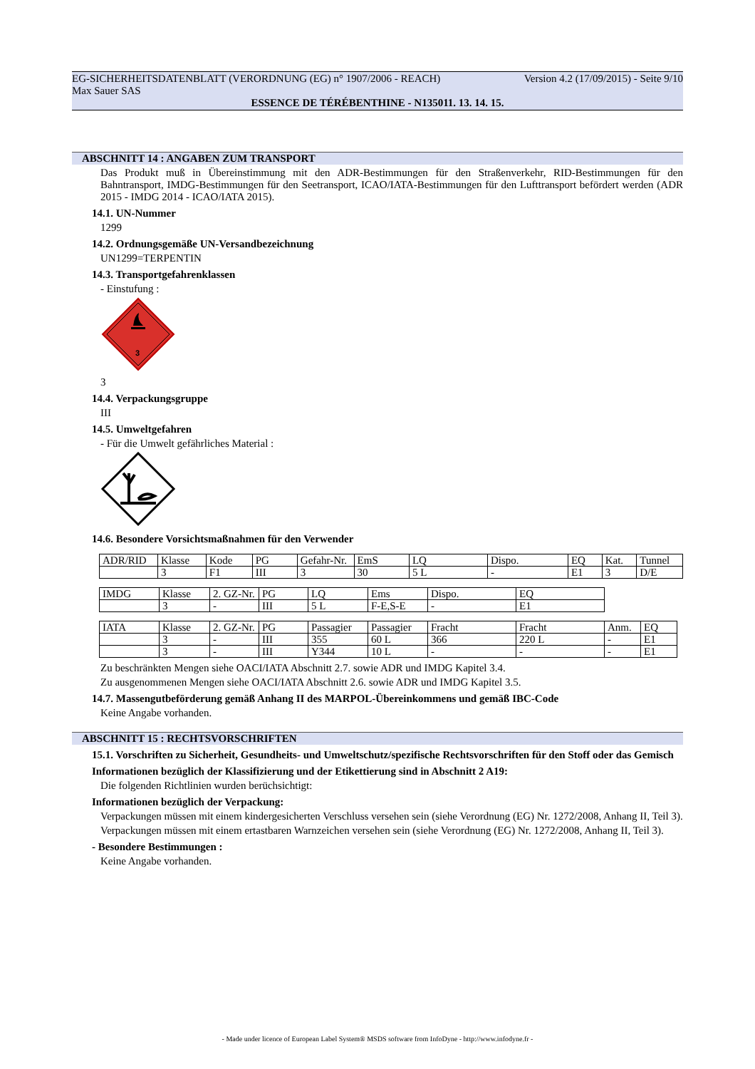EG-SICHERHEITSDATENBLATT (VERORDNUNG (EG) n° 1907/2006 - REACH) Version 4.2 (17/09/2015) - Seite 9/10
Max Sauer SAS
ESSENCE DE TÉRÉBENTHINE - N135011. 13. 14. 15.
ABSCHNITT 14 : ANGABEN ZUM TRANSPORT
Das Produkt muß in Übereinstimmung mit den ADR-Bestimmungen für den Straßenverkehr, RID-Bestimmungen für den Bahntransport, IMDG-Bestimmungen für den Seetransport, ICAO/IATA-Bestimmungen für den Lufttransport befördert werden (ADR 2015 - IMDG 2014 - ICAO/IATA 2015).
14.1. UN-Nummer
1299
14.2. Ordnungsgemäße UN-Versandbezeichnung
UN1299=TERPENTIN
14.3. Transportgefahrenklassen
- Einstufung :
3
3
14.4. Verpackungsgruppe
III
14.5. Umweltgefahren
- Für die Umwelt gefährliches Material :
14.6. Besondere Vorsichtsmaßnahmen für den Verwender
| ADR/RID | Klasse | Kode | PG | Gefahr-Nr. | EmS | LQ | Dispo. | EQ | Kat. | Tunnel |
| | 3 | F1 | III | 3 | 30 | 5 L | - | E1 | 3 | D/E |
| IMDG | Klasse | 2. GZ-Nr. | PG | LQ | Ems | Dispo. | EQ |
| | 3 | - | III | 5 L | F-E,S-E | - | E1 |
| IATA | Klasse | 2. GZ-Nr. | PG | Passagier | Passagier | Fracht | Fracht | Anm. | EQ |
| | 3 | - | III | 355 | 60 L | 366 | 220 L | - | E1 |
| | 3 | - | III | Y344 | 10 L | - | - | - | E1 |
Zu beschränkten Mengen siehe OACI/IATA Abschnitt 2.7. sowie ADR und IMDG Kapitel 3.4.
Zu ausgenommenen Mengen siehe OACI/IATA Abschnitt 2.6. sowie ADR und IMDG Kapitel 3.5.
14.7. Massengutbeförderung gemäß Anhang II des MARPOL-Übereinkommens und gemäß IBC-Code
Keine Angabe vorhanden.
ABSCHNITT 15 : RECHTSVORSCHRIFTEN
15.1. Vorschriften zu Sicherheit, Gesundheits- und Umweltschutz/spezifische Rechtsvorschriften für den Stoff oder das Gemisch
Informationen bezüglich der Klassifizierung und der Etikettierung sind in Abschnitt 2 A19:
Die folgenden Richtlinien wurden berüchsichtigt:
Informationen bezüglich der Verpackung:
Verpackungen müssen mit einem kindergesicherten Verschluss versehen sein (siehe Verordnung (EG) Nr. 1272/2008, Anhang II, Teil 3).
Verpackungen müssen mit einem ertastbaren Warnzeichen versehen sein (siehe Verordnung (EG) Nr. 1272/2008, Anhang II, Teil 3).
- Besondere Bestimmungen :
Keine Angabe vorhanden.
- Made under licence of European Label System® MSDS software from InfoDyne - http://www.infodyne.fr -